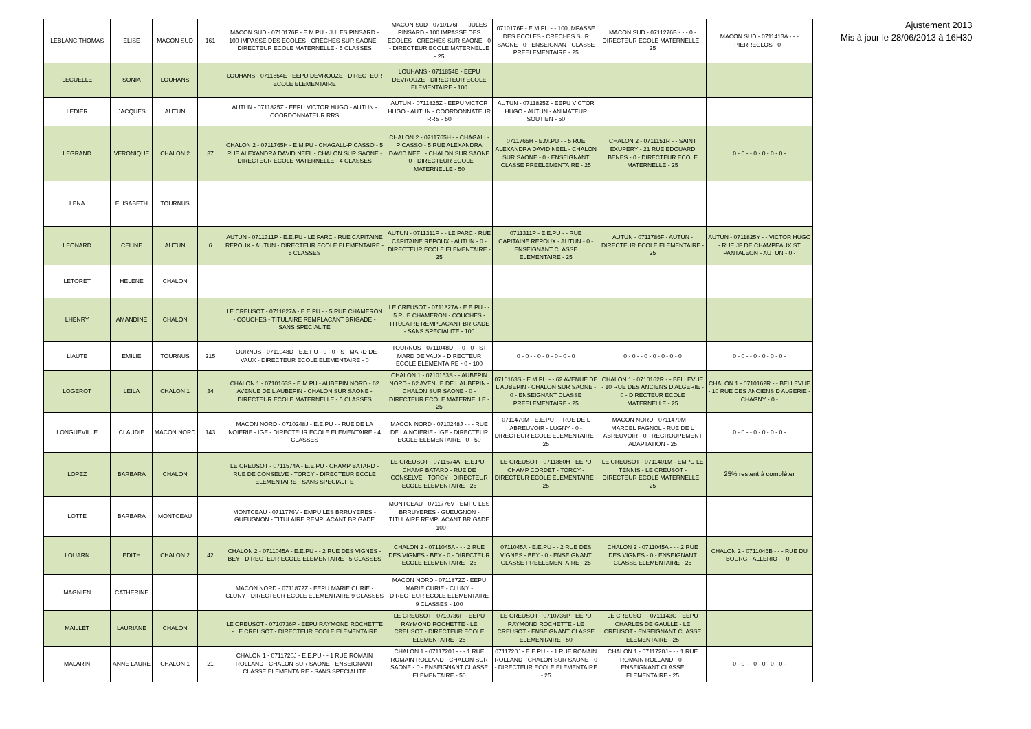| LEBLANC THOMAS | ELISE | MACON SUD | 161 | MACON SUD - 0710176F - E.M.PU - JULES PINSARD - 100 IMPASSE DES ECOLES - CRECHES SUR SAONE - DIRECTEUR ECOLE MATERNELLE - 5 CLASSES | MACON SUD - 0710176F - - JULES PINSARD - 100 IMPASSE DES ECOLES - CRECHES SUR SAONE - 0 - DIRECTEUR ECOLE MATERNELLE - 25 | 0710176F - E.M.PU - - 100 IMPASSE DES ECOLES - CRECHES SUR SAONE - 0 - ENSEIGNANT CLASSE PREELEMENTAIRE - 25 | MACON SUD - 0711276B - - - 0 - DIRECTEUR ECOLE MATERNELLE - 25 | MACON SUD - 0711413A - - - PIERRECLOS - 0 - |
| LECUELLE | SONIA | LOUHANS | | LOUHANS - 0711854E - EEPU DEVROUZE - DIRECTEUR ECOLE ELEMENTAIRE | LOUHANS - 0711854E - EEPU DEVROUZE - DIRECTEUR ECOLE ELEMENTAIRE - 100 | | | |
| LEDIER | JACQUES | AUTUN | | AUTUN - 0711825Z - EEPU VICTOR HUGO - AUTUN - COORDONNATEUR RRS | AUTUN - 0711825Z - EEPU VICTOR HUGO - AUTUN - COORDONNATEUR RRS - 50 | AUTUN - 0711825Z - EEPU VICTOR HUGO - AUTUN - ANIMATEUR SOUTIEN - 50 | | |
| LEGRAND | VERONIQUE | CHALON 2 | 37 | CHALON 2 - 0711765H - E.M.PU - CHAGALL-PICASSO - 5 RUE ALEXANDRA DAVID NEEL - CHALON SUR SAONE - DIRECTEUR ECOLE MATERNELLE - 4 CLASSES | CHALON 2 - 0711765H - - CHAGALL-PICASSO - 5 RUE ALEXANDRA DAVID NEEL - CHALON SUR SAONE - 0 - DIRECTEUR ECOLE MATERNELLE - 50 | 0711765H - E.M.PU - - 5 RUE ALEXANDRA DAVID NEEL - CHALON SUR SAONE - 0 - ENSEIGNANT CLASSE PREELEMENTAIRE - 25 | CHALON 2 - 0711151R - - SAINT EXUPERY - 21 RUE EDOUARD BENES - 0 - DIRECTEUR ECOLE MATERNELLE - 25 | 0 - 0 - - 0 - 0 - 0 - 0 - |
| LENA | ELISABETH | TOURNUS | | | | | | |
| LEONARD | CELINE | AUTUN | 6 | AUTUN - 0711311P - E.E.PU - LE PARC - RUE CAPITAINE REPOUX - AUTUN - DIRECTEUR ECOLE ELEMENTAIRE - 5 CLASSES | AUTUN - 0711311P - - LE PARC - RUE CAPITAINE REPOUX - AUTUN - 0 - DIRECTEUR ECOLE ELEMENTAIRE - 25 | 0711311P - E.E.PU - - RUE CAPITAINE REPOUX - AUTUN - 0 - ENSEIGNANT CLASSE ELEMENTAIRE - 25 | AUTUN - 0711786F - AUTUN - DIRECTEUR ECOLE ELEMENTAIRE - 25 | AUTUN - 0711825Y - - VICTOR HUGO - RUE JF DE CHAMPEAUX ST PANTALEON - AUTUN - 0 - |
| LETORET | HELENE | CHALON | | | | | | |
| LHENRY | AMANDINE | CHALON | | LE CREUSOT - 0711827A - E.E.PU - - 5 RUE CHAMERON - COUCHES - TITULAIRE REMPLACANT BRIGADE - SANS SPECIALITE | LE CREUSOT - 0711827A - E.E.PU - - 5 RUE CHAMERON - COUCHES - TITULAIRE REMPLACANT BRIGADE - SANS SPECIALITE - 100 | | | |
| LIAUTE | EMILIE | TOURNUS | 215 | TOURNUS - 0711048D - E.E.PU - 0 - 0 - ST MARD DE VAUX - DIRECTEUR ECOLE ELEMENTAIRE - 0 | TOURNUS - 0711048D - - 0 - 0 - ST MARD DE VAUX - DIRECTEUR ECOLE ELEMENTAIRE - 0 - 100 | 0 - 0 - - 0 - 0 - 0 - 0 - 0 | 0 - 0 - - 0 - 0 - 0 - 0 - 0 | 0 - 0 - - 0 - 0 - 0 - 0 - |
| LOGEROT | LEILA | CHALON 1 | 34 | CHALON 1 - 0710163S - E.M.PU - AUBEPIN NORD - 62 AVENUE DE L AUBEPIN - CHALON SUR SAONE - DIRECTEUR ECOLE MATERNELLE - 5 CLASSES | CHALON 1 - 0710163S - - AUBEPIN NORD - 62 AVENUE DE L AUBEPIN - CHALON SUR SAONE - 0 - DIRECTEUR ECOLE MATERNELLE - 25 | 0710163S - E.M.PU - - 62 AVENUE DE L AUBEPIN - CHALON SUR SAONE - 0 - ENSEIGNANT CLASSE PREELEMENTAIRE - 25 | CHALON 1 - 0710162R - - BELLEVUE - 10 RUE DES ANCIENS D ALGERIE - 0 - DIRECTEUR ECOLE MATERNELLE - 25 | CHALON 1 - 0710162R - - BELLEVUE - 10 RUE DES ANCIENS D ALGERIE - CHAGNY - 0 - |
| LONGUEVILLE | CLAUDIE | MACON NORD | 143 | MACON NORD - 0710248J - E.E.PU - - RUE DE LA NOIERIE - IGE - DIRECTEUR ECOLE ELEMENTAIRE - 4 CLASSES | MACON NORD - 0710248J - - - RUE DE LA NOIERIE - IGE - DIRECTEUR ECOLE ELEMENTAIRE - 0 - 50 | 0711470M - E.E.PU - - RUE DE L ABREUVOIR - LUGNY - 0 - DIRECTEUR ECOLE ELEMENTAIRE - 25 | MACON NORD - 0711470M - - MARCEL PAGNOL - RUE DE L ABREUVOIR - 0 - REGROUPEMENT ADAPTATION - 25 | 0 - 0 - - 0 - 0 - 0 - 0 - |
| LOPEZ | BARBARA | CHALON | | LE CREUSOT - 0711574A - E.E.PU - CHAMP BATARD - RUE DE CONSELVE - TORCY - DIRECTEUR ECOLE ELEMENTAIRE - SANS SPECIALITE | LE CREUSOT - 0711574A - E.E.PU - CHAMP BATARD - RUE DE CONSELVE - TORCY - DIRECTEUR ECOLE ELEMENTAIRE - 25 | LE CREUSOT - 0711880H - EEPU CHAMP CORDET - TORCY - DIRECTEUR ECOLE ELEMENTAIRE - 25 | LE CREUSOT - 0711401M - EMPU LE TENNIS - LE CREUSOT - DIRECTEUR ECOLE MATERNELLE - 25 | 25% restent à compléter |
| LOTTE | BARBARA | MONTCEAU | | MONTCEAU - 0711776V - EMPU LES BRRUYERES - GUEUGNON - TITULAIRE REMPLACANT BRIGADE | MONTCEAU - 0711776V - EMPU LES BRRUYERES - GUEUGNON - TITULAIRE REMPLACANT BRIGADE - 100 | | | |
| LOUARN | EDITH | CHALON 2 | 42 | CHALON 2 - 0711045A - E.E.PU - - 2 RUE DES VIGNES - BEY - DIRECTEUR ECOLE ELEMENTAIRE - 5 CLASSES | CHALON 2 - 0711045A - - - 2 RUE DES VIGNES - BEY - 0 - DIRECTEUR ECOLE ELEMENTAIRE - 25 | 0711045A - E.E.PU - - 2 RUE DES VIGNES - BEY - 0 - ENSEIGNANT CLASSE PREELEMENTAIRE - 25 | CHALON 2 - 0711045A - - - 2 RUE DES VIGNES - 0 - ENSEIGNANT CLASSE ELEMENTAIRE - 25 | CHALON 2 - 0711046B - - - RUE DU BOURG - ALLERIOT - 0 - |
| MAGNIEN | CATHERINE | | | MACON NORD - 0711872Z - EEPU MARIE CURIE - CLUNY - DIRECTEUR ECOLE ELEMENTAIRE 9 CLASSES | MACON NORD - 0711872Z - EEPU MARIE CURIE - CLUNY - DIRECTEUR ECOLE ELEMENTAIRE 9 CLASSES - 100 | | | |
| MAILLET | LAURIANE | CHALON | | LE CREUSOT - 0710736P - EEPU RAYMOND ROCHETTE - LE CREUSOT - DIRECTEUR ECOLE ELEMENTAIRE | LE CREUSOT - 0710736P - EEPU RAYMOND ROCHETTE - LE CREUSOT - DIRECTEUR ECOLE ELEMENTAIRE - 25 | LE CREUSOT - 0710736P - EEPU RAYMOND ROCHETTE - LE CREUSOT - ENSEIGNANT CLASSE ELEMENTAIRE - 50 | LE CREUSOT - 0711143G - EEPU CHARLES DE GAULLE - LE CREUSOT - ENSEIGNANT CLASSE ELEMENTAIRE - 25 | |
| MALARIN | ANNE LAURE | CHALON 1 | 21 | CHALON 1 - 0711720J - E.E.PU - - 1 RUE ROMAIN ROLLAND - CHALON SUR SAONE - ENSEIGNANT CLASSE ELEMENTAIRE - SANS SPECIALITE | CHALON 1 - 0711720J - - - 1 RUE ROMAIN ROLLAND - CHALON SUR SAONE - 0 - ENSEIGNANT CLASSE ELEMENTAIRE - 50 | 0711720J - E.E.PU - - 1 RUE ROMAIN ROLLAND - CHALON SUR SAONE - 0 - DIRECTEUR ECOLE ELEMENTAIRE - 25 | CHALON 1 - 0711720J - - - 1 RUE ROMAIN ROLLAND - 0 - ENSEIGNANT CLASSE ELEMENTAIRE - 25 | 0 - 0 - - 0 - 0 - 0 - 0 - |
Ajustement 2013
Mis à jour le 28/06/2013 à 16H30